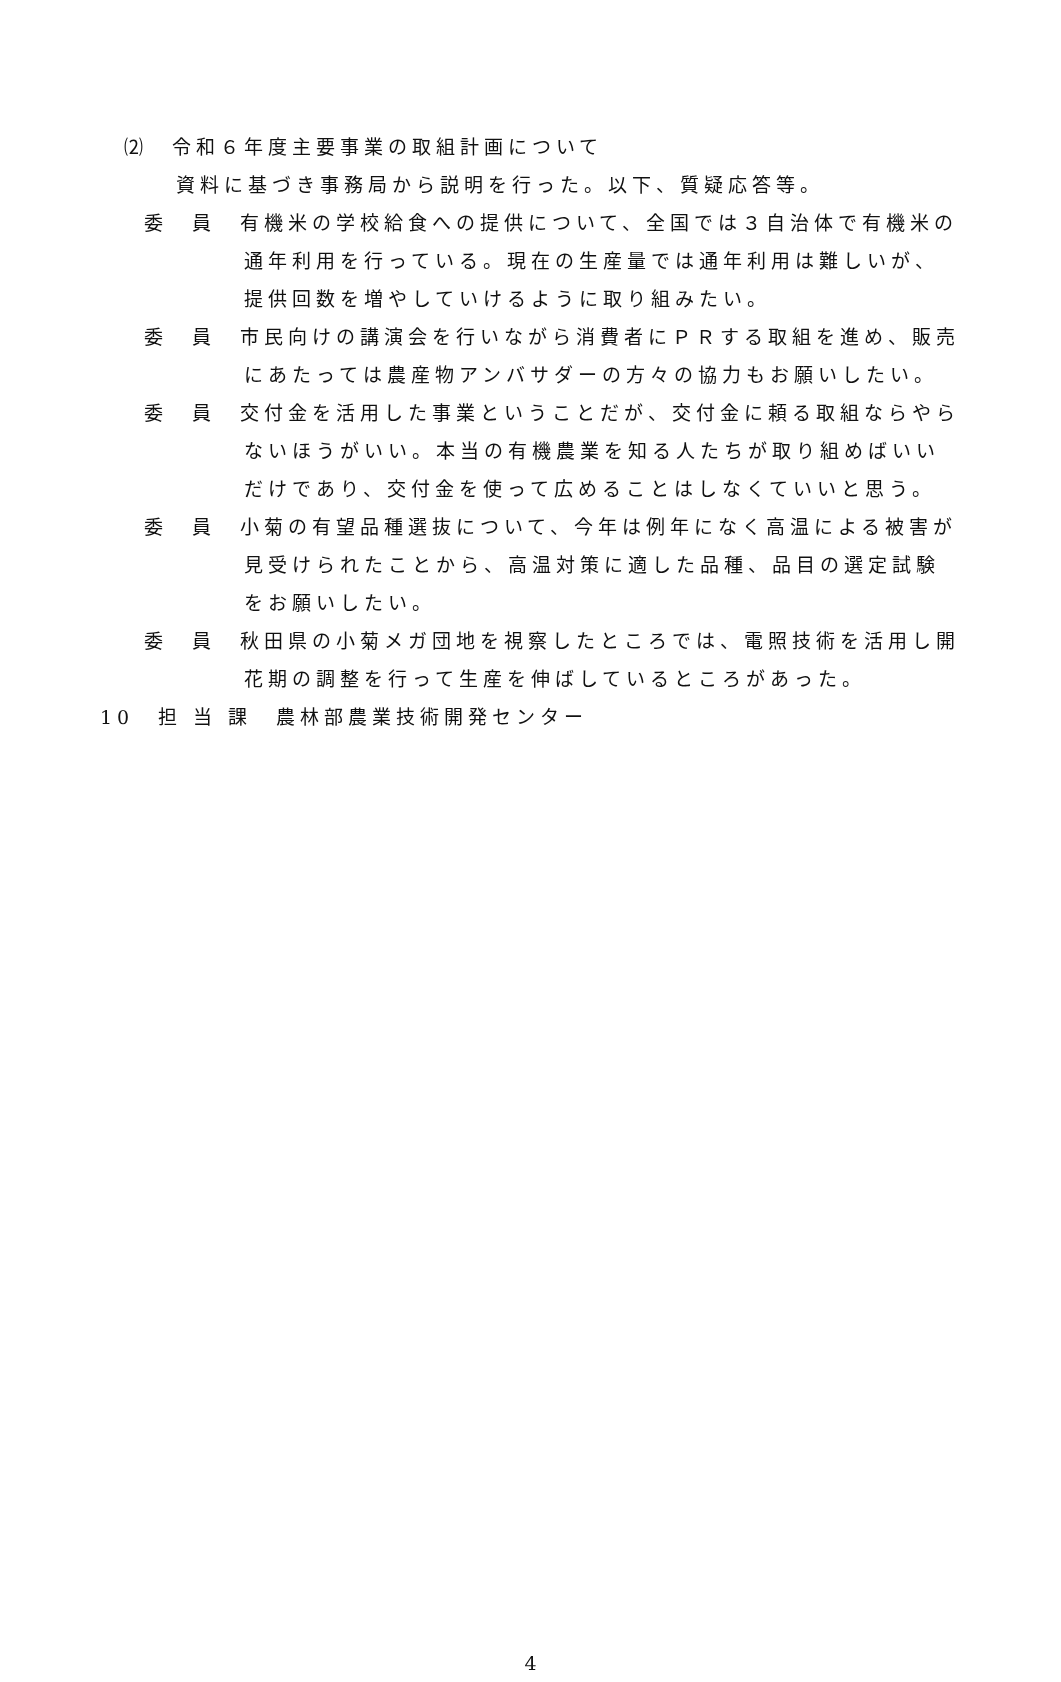⑵　令和６年度主要事業の取組計画について
資料に基づき事務局から説明を行った。以下、質疑応答等。
委　員　有機米の学校給食への提供について、全国では３自治体で有機米の通年利用を行っている。現在の生産量では通年利用は難しいが、提供回数を増やしていけるように取り組みたい。
委　員　市民向けの講演会を行いながら消費者にＰＲする取組を進め、販売にあたっては農産物アンバサダーの方々の協力もお願いしたい。
委　員　交付金を活用した事業ということだが、交付金に頼る取組ならやらないほうがいい。本当の有機農業を知る人たちが取り組めばいいだけであり、交付金を使って広めることはしなくていいと思う。
委　員　小菊の有望品種選抜について、今年は例年になく高温による被害が見受けられたことから、高温対策に適した品種、品目の選定試験をお願いしたい。
委　員　秋田県の小菊メガ団地を視察したところでは、電照技術を活用し開花期の調整を行って生産を伸ばしているところがあった。
10　担 当 課　農林部農業技術開発センター
4